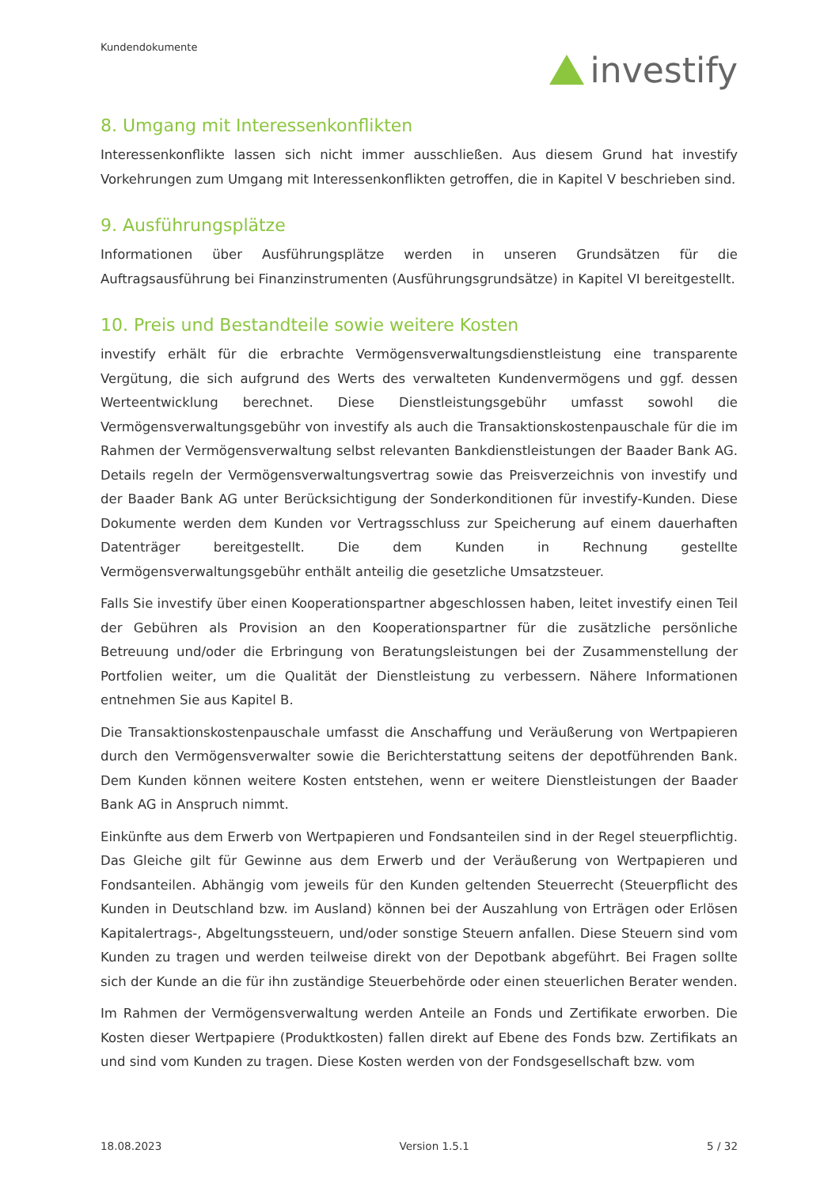Kundendokumente
investify
8. Umgang mit Interessenkonflikten
Interessenkonflikte lassen sich nicht immer ausschließen. Aus diesem Grund hat investify Vorkehrungen zum Umgang mit Interessenkonflikten getroffen, die in Kapitel V beschrieben sind.
9. Ausführungsplätze
Informationen über Ausführungsplätze werden in unseren Grundsätzen für die Auftragsausführung bei Finanzinstrumenten (Ausführungsgrundsätze) in Kapitel VI bereitgestellt.
10. Preis und Bestandteile sowie weitere Kosten
investify erhält für die erbrachte Vermögensverwaltungsdienstleistung eine transparente Vergütung, die sich aufgrund des Werts des verwalteten Kundenvermögens und ggf. dessen Werteentwicklung berechnet. Diese Dienstleistungsgebühr umfasst sowohl die Vermögensverwaltungsgebühr von investify als auch die Transaktionskostenpauschale für die im Rahmen der Vermögensverwaltung selbst relevanten Bankdienstleistungen der Baader Bank AG. Details regeln der Vermögensverwaltungsvertrag sowie das Preisverzeichnis von investify und der Baader Bank AG unter Berücksichtigung der Sonderkonditionen für investify-Kunden. Diese Dokumente werden dem Kunden vor Vertragsschluss zur Speicherung auf einem dauerhaften Datenträger bereitgestellt. Die dem Kunden in Rechnung gestellte Vermögensverwaltungsgebühr enthält anteilig die gesetzliche Umsatzsteuer.
Falls Sie investify über einen Kooperationspartner abgeschlossen haben, leitet investify einen Teil der Gebühren als Provision an den Kooperationspartner für die zusätzliche persönliche Betreuung und/oder die Erbringung von Beratungsleistungen bei der Zusammenstellung der Portfolien weiter, um die Qualität der Dienstleistung zu verbessern. Nähere Informationen entnehmen Sie aus Kapitel B.
Die Transaktionskostenpauschale umfasst die Anschaffung und Veräußerung von Wertpapieren durch den Vermögensverwalter sowie die Berichterstattung seitens der depotführenden Bank. Dem Kunden können weitere Kosten entstehen, wenn er weitere Dienstleistungen der Baader Bank AG in Anspruch nimmt.
Einkünfte aus dem Erwerb von Wertpapieren und Fondsanteilen sind in der Regel steuerpflichtig. Das Gleiche gilt für Gewinne aus dem Erwerb und der Veräußerung von Wertpapieren und Fondsanteilen. Abhängig vom jeweils für den Kunden geltenden Steuerrecht (Steuerpflicht des Kunden in Deutschland bzw. im Ausland) können bei der Auszahlung von Erträgen oder Erlösen Kapitalertrags-, Abgeltungssteuern, und/oder sonstige Steuern anfallen. Diese Steuern sind vom Kunden zu tragen und werden teilweise direkt von der Depotbank abgeführt. Bei Fragen sollte sich der Kunde an die für ihn zuständige Steuerbehörde oder einen steuerlichen Berater wenden.
Im Rahmen der Vermögensverwaltung werden Anteile an Fonds und Zertifikate erworben. Die Kosten dieser Wertpapiere (Produktkosten) fallen direkt auf Ebene des Fonds bzw. Zertifikats an und sind vom Kunden zu tragen. Diese Kosten werden von der Fondsgesellschaft bzw. vom
18.08.2023 Version 1.5.1 5 / 32